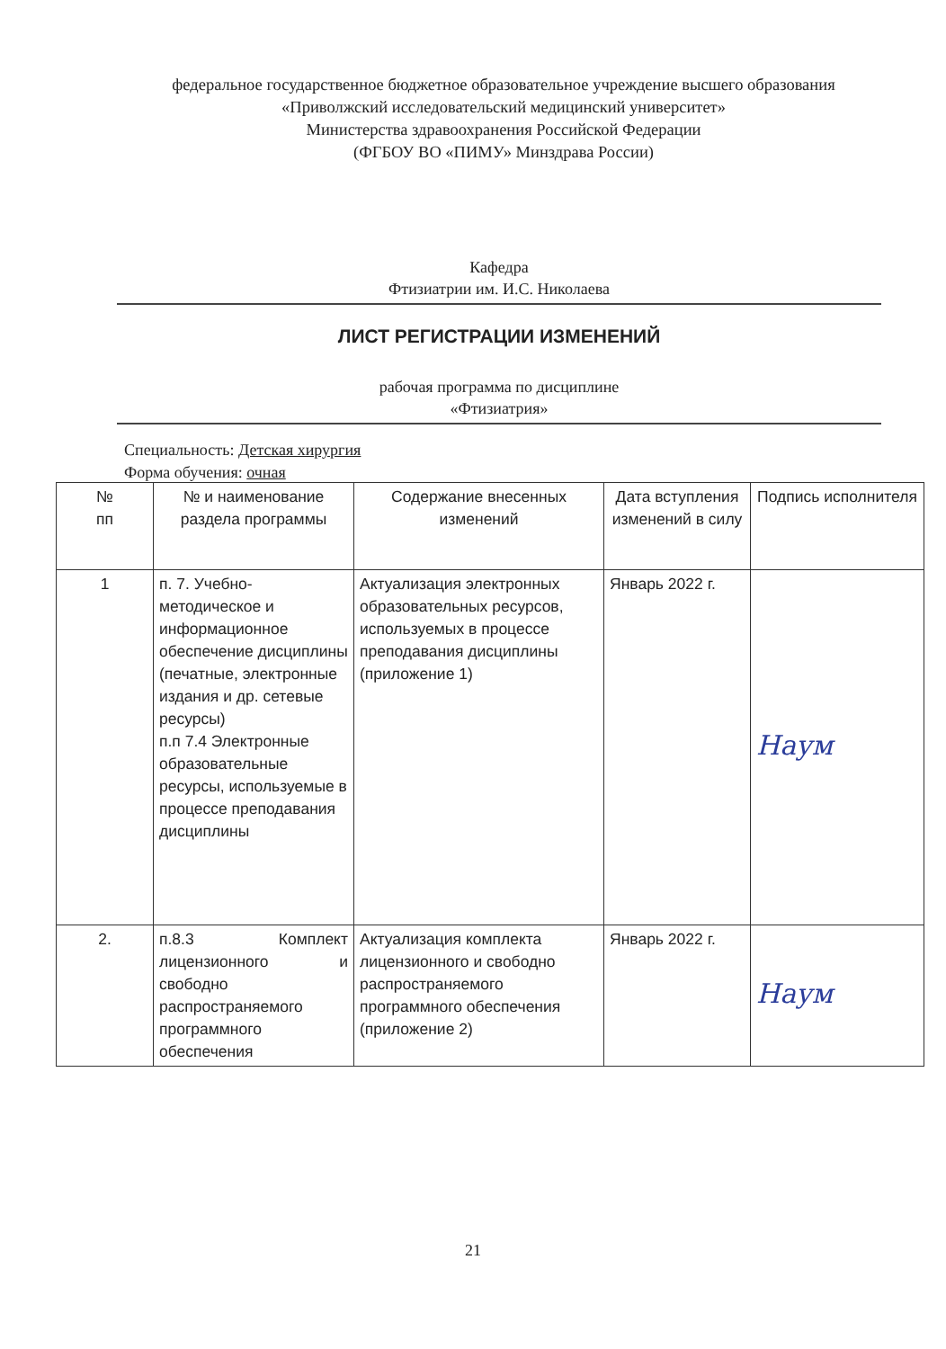федеральное государственное бюджетное образовательное учреждение высшего образования
«Приволжский исследовательский медицинский университет»
Министерства здравоохранения Российской Федерации
(ФГБОУ ВО «ПИМУ» Минздрава России)
Кафедра
Фтизиатрии им. И.С. Николаева
ЛИСТ РЕГИСТРАЦИИ ИЗМЕНЕНИЙ
рабочая программа по дисциплине
«Фтизиатрия»
Специальность: Детская хирургия
Форма обучения: очная
| № пп | № и наименование раздела программы | Содержание внесенных изменений | Дата вступления изменений в силу | Подпись исполнителя |
| --- | --- | --- | --- | --- |
| 1 | п. 7. Учебно-методическое и информационное обеспечение дисциплины (печатные, электронные издания и др. сетевые ресурсы) п.п 7.4 Электронные образовательные ресурсы, используемые в процессе преподавания дисциплины | Актуализация электронных образовательных ресурсов, используемых в процессе преподавания дисциплины (приложение 1) | Январь 2022 г. | Наум |
| 2. | п.8.3 Комплект лицензионного и свободно распространяемого программного обеспечения | Актуализация комплекта лицензионного и свободно распространяемого программного обеспечения (приложение 2) | Январь 2022 г. | Наум |
21